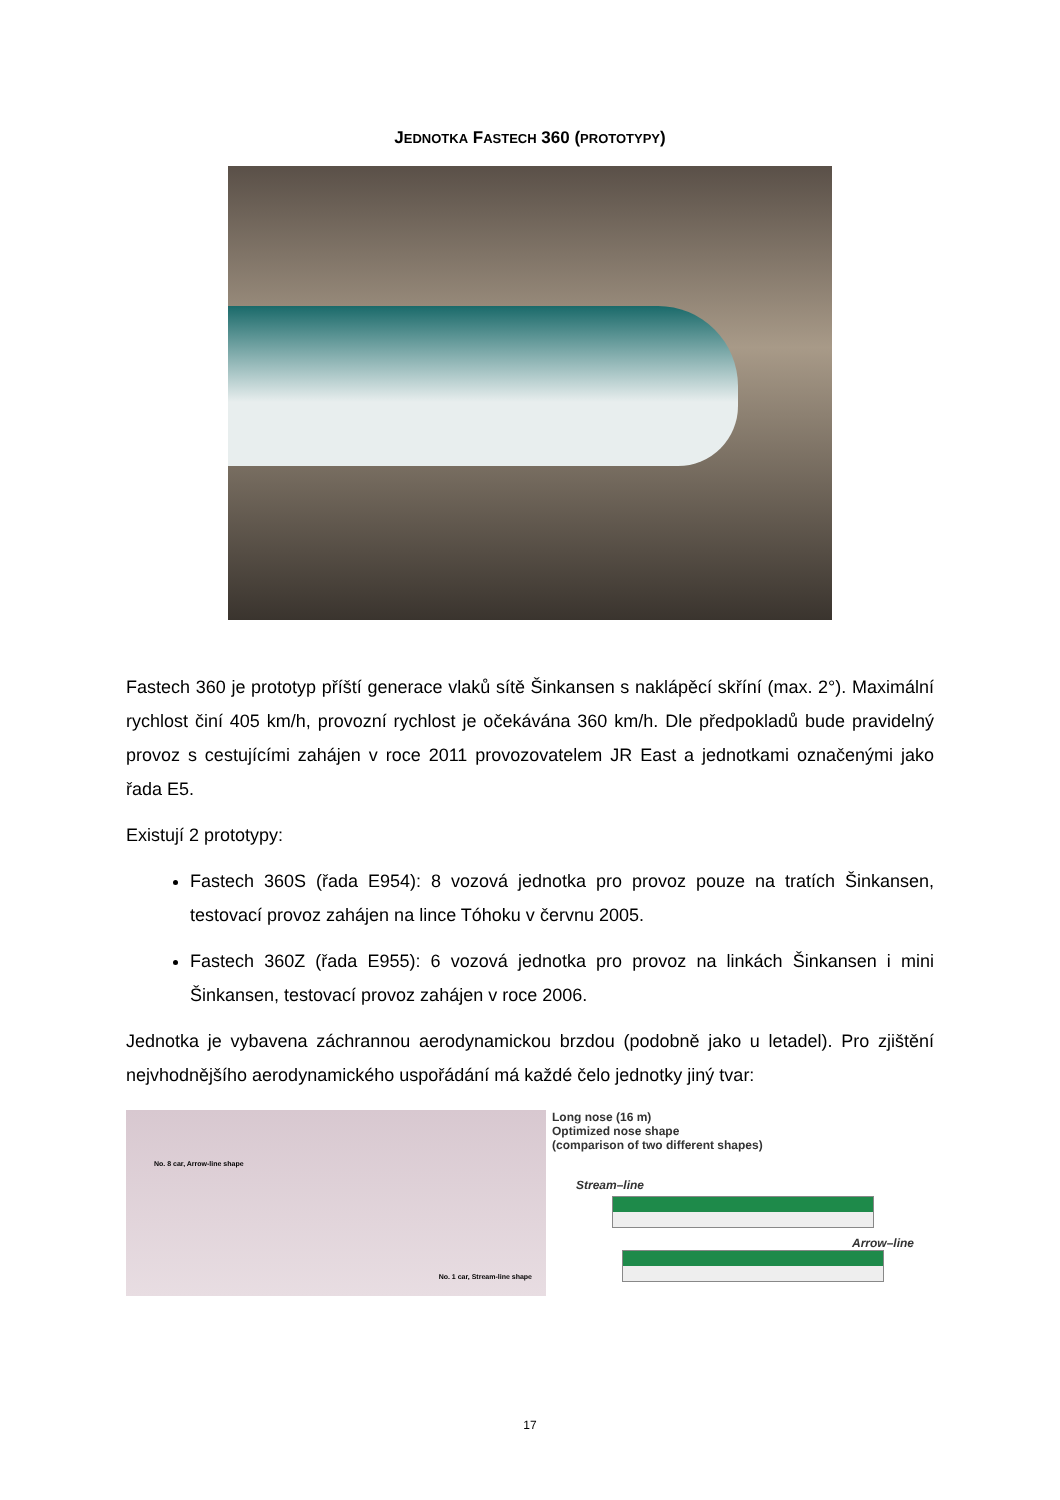JEDNOTKA FASTECH 360 (PROTOTYPY)
Fastech 360 je prototyp příští generace vlaků sítě Šinkansen s naklápěcí skříní (max. 2°). Maximální rychlost činí 405 km/h, provozní rychlost je očekávána 360 km/h. Dle předpokladů bude pravidelný provoz s cestujícími zahájen v roce 2011 provozovatelem JR East a jednotkami označenými jako řada E5.
Existují 2 prototypy:
Fastech 360S (řada E954): 8 vozová jednotka pro provoz pouze na tratích Šinkansen, testovací provoz zahájen na lince Tóhoku v červnu 2005.
Fastech 360Z (řada E955): 6 vozová jednotka pro provoz na linkách Šinkansen i mini Šinkansen, testovací provoz zahájen v roce 2006.
Jednotka je vybavena záchrannou aerodynamickou brzdou (podobně jako u letadel). Pro zjištění nejvhodnějšího aerodynamického uspořádání má každé čelo jednotky jiný tvar:
No. 8 car, Arrow-line shape
No. 1 car, Stream-line shape
Long nose (16 m)
Optimized nose shape
(comparison of two different shapes)
Stream–line
Arrow–line
17